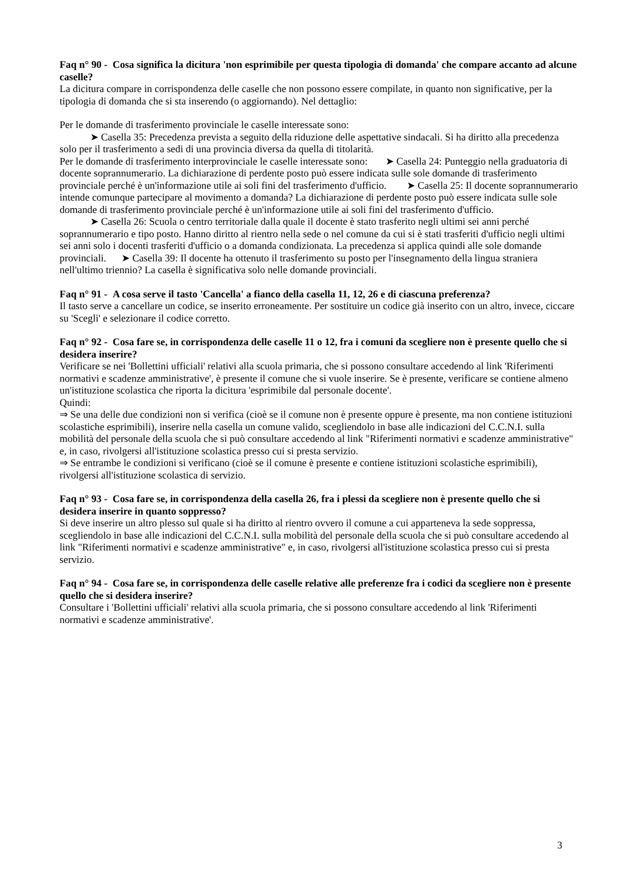Faq n° 90 - Cosa significa la dicitura 'non esprimibile per questa tipologia di domanda' che compare accanto ad alcune caselle?
La dicitura compare in corrispondenza delle caselle che non possono essere compilate, in quanto non significative, per la tipologia di domanda che si sta inserendo (o aggiornando). Nel dettaglio:
Per le domande di trasferimento provinciale le caselle interessate sono:
➤ Casella 35: Precedenza prevista a seguito della riduzione delle aspettative sindacali. Si ha diritto alla precedenza solo per il trasferimento a sedi di una provincia diversa da quella di titolarità.
Per le domande di trasferimento interprovinciale le caselle interessate sono: ➤ Casella 24: Punteggio nella graduatoria di docente soprannumerario. La dichiarazione di perdente posto può essere indicata sulle sole domande di trasferimento provinciale perché è un'informazione utile ai soli fini del trasferimento d'ufficio. ➤ Casella 25: Il docente soprannumerario intende comunque partecipare al movimento a domanda? La dichiarazione di perdente posto può essere indicata sulle sole domande di trasferimento provinciale perché è un'informazione utile ai soli fini del trasferimento d'ufficio.
➤ Casella 26: Scuola o centro territoriale dalla quale il docente è stato trasferito negli ultimi sei anni perché soprannumerario e tipo posto. Hanno diritto al rientro nella sede o nel comune da cui si è stati trasferiti d'ufficio negli ultimi sei anni solo i docenti trasferiti d'ufficio o a domanda condizionata. La precedenza si applica quindi alle sole domande provinciali. ➤ Casella 39: Il docente ha ottenuto il trasferimento su posto per l'insegnamento della lingua straniera nell'ultimo triennio? La casella è significativa solo nelle domande provinciali.
Faq n° 91 - A cosa serve il tasto 'Cancella' a fianco della casella 11, 12, 26 e di ciascuna preferenza?
Il tasto serve a cancellare un codice, se inserito erroneamente. Per sostituire un codice già inserito con un altro, invece, ciccare su 'Scegli' e selezionare il codice corretto.
Faq n° 92 - Cosa fare se, in corrispondenza delle caselle 11 o 12, fra i comuni da scegliere non è presente quello che si desidera inserire?
Verificare se nei 'Bollettini ufficiali' relativi alla scuola primaria, che si possono consultare accedendo al link 'Riferimenti normativi e scadenze amministrative', è presente il comune che si vuole inserire. Se è presente, verificare se contiene almeno un'istituzione scolastica che riporta la dicitura 'esprimibile dal personale docente'.
Quindi:
⇒ Se una delle due condizioni non si verifica (cioè se il comune non è presente oppure è presente, ma non contiene istituzioni scolastiche esprimibili), inserire nella casella un comune valido, scegliendolo in base alle indicazioni del C.C.N.I. sulla mobilità del personale della scuola che si può consultare accedendo al link "Riferimenti normativi e scadenze amministrative" e, in caso, rivolgersi all'istituzione scolastica presso cui si presta servizio.
⇒ Se entrambe le condizioni si verificano (cioè se il comune è presente e contiene istituzioni scolastiche esprimibili), rivolgersi all'istituzione scolastica di servizio.
Faq n° 93 - Cosa fare se, in corrispondenza della casella 26, fra i plessi da scegliere non è presente quello che si desidera inserire in quanto soppresso?
Si deve inserire un altro plesso sul quale si ha diritto al rientro ovvero il comune a cui apparteneva la sede soppressa, scegliendolo in base alle indicazioni del C.C.N.I. sulla mobilità del personale della scuola che si può consultare accedendo al link "Riferimenti normativi e scadenze amministrative" e, in caso, rivolgersi all'istituzione scolastica presso cui si presta servizio.
Faq n° 94 - Cosa fare se, in corrispondenza delle caselle relative alle preferenze fra i codici da scegliere non è presente quello che si desidera inserire?
Consultare i 'Bollettini ufficiali' relativi alla scuola primaria, che si possono consultare accedendo al link 'Riferimenti normativi e scadenze amministrative'.
3